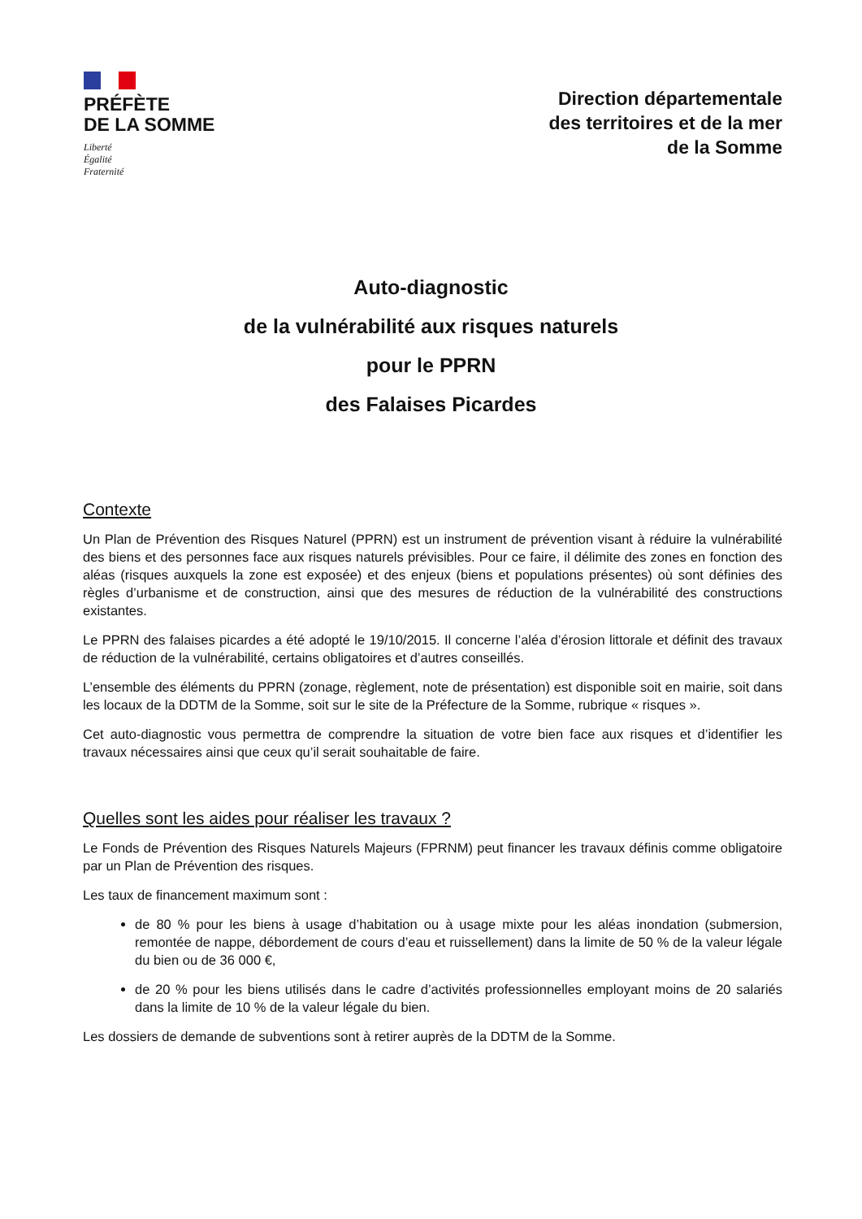PRÉFÈTE
DE LA SOMME
Liberté
Égalité
Fraternité
Direction départementale
des territoires et de la mer
de la Somme
Auto-diagnostic
de la vulnérabilité aux risques naturels
pour le PPRN
des Falaises Picardes
Contexte
Un Plan de Prévention des Risques Naturel (PPRN) est un instrument de prévention visant à réduire la vulnérabilité des biens et des personnes face aux risques naturels prévisibles. Pour ce faire, il délimite des zones en fonction des aléas (risques auxquels la zone est exposée) et des enjeux (biens et populations présentes) où sont définies des règles d’urbanisme et de construction, ainsi que des mesures de réduction de la vulnérabilité des constructions existantes.
Le PPRN des falaises picardes a été adopté le 19/10/2015. Il concerne l’aléa d’érosion littorale et définit des travaux de réduction de la vulnérabilité, certains obligatoires et d’autres conseillés.
L’ensemble des éléments du PPRN (zonage, règlement, note de présentation) est disponible soit en mairie, soit dans les locaux de la DDTM de la Somme, soit sur le site de la Préfecture de la Somme, rubrique « risques ».
Cet auto-diagnostic vous permettra de comprendre la situation de votre bien face aux risques et d’identifier les travaux nécessaires ainsi que ceux qu’il serait souhaitable de faire.
Quelles sont les aides pour réaliser les travaux ?
Le Fonds de Prévention des Risques Naturels Majeurs (FPRNM) peut financer les travaux définis comme obligatoire par un Plan de Prévention des risques.
Les taux de financement maximum sont :
de 80 % pour les biens à usage d’habitation ou à usage mixte pour les aléas inondation (submersion, remontée de nappe, débordement de cours d’eau et ruissellement) dans la limite de 50 % de la valeur légale du bien ou de 36 000 €,
de 20 % pour les biens utilisés dans le cadre d’activités professionnelles employant moins de 20 salariés dans la limite de 10 % de la valeur légale du bien.
Les dossiers de demande de subventions sont à retirer auprès de la DDTM de la Somme.